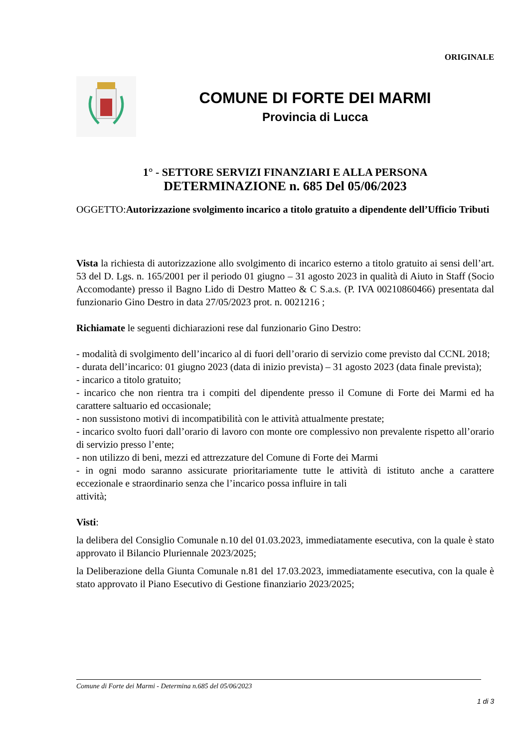ORIGINALE
COMUNE DI FORTE DEI MARMI
Provincia di Lucca
1° - SETTORE SERVIZI FINANZIARI E ALLA PERSONA
DETERMINAZIONE n. 685 Del 05/06/2023
OGGETTO:Autorizzazione svolgimento incarico a titolo gratuito a dipendente dell’Ufficio Tributi
Vista la richiesta di autorizzazione allo svolgimento di incarico esterno a titolo gratuito ai sensi dell’art. 53 del D. Lgs. n. 165/2001 per il periodo 01 giugno – 31 agosto 2023 in qualità di Aiuto in Staff (Socio Accomodante) presso il Bagno Lido di Destro Matteo & C S.a.s. (P. IVA 00210860466) presentata dal funzionario Gino Destro in data 27/05/2023 prot. n. 0021216 ;
Richiamate le seguenti dichiarazioni rese dal funzionario Gino Destro:
- modalità di svolgimento dell’incarico al di fuori dell’orario di servizio come previsto dal CCNL 2018;
- durata dell’incarico: 01 giugno 2023 (data di inizio prevista) – 31 agosto 2023 (data finale prevista);
- incarico a titolo gratuito;
- incarico che non rientra tra i compiti del dipendente presso il Comune di Forte dei Marmi ed ha carattere saltuario ed occasionale;
- non sussistono motivi di incompatibilità con le attività attualmente prestate;
- incarico svolto fuori dall’orario di lavoro con monte ore complessivo non prevalente rispetto all’orario di servizio presso l’ente;
- non utilizzo di beni, mezzi ed attrezzature del Comune di Forte dei Marmi
- in ogni modo saranno assicurate prioritariamente tutte le attività di istituto anche a carattere eccezionale e straordinario senza che l’incarico possa influire in tali
attività;
Visti:
la delibera del Consiglio Comunale n.10 del 01.03.2023, immediatamente esecutiva, con la quale è stato approvato il Bilancio Pluriennale 2023/2025;
la Deliberazione della Giunta Comunale n.81 del 17.03.2023, immediatamente esecutiva, con la quale è stato approvato il Piano Esecutivo di Gestione finanziario 2023/2025;
Comune di Forte dei Marmi - Determina n.685 del 05/06/2023
1 di 3